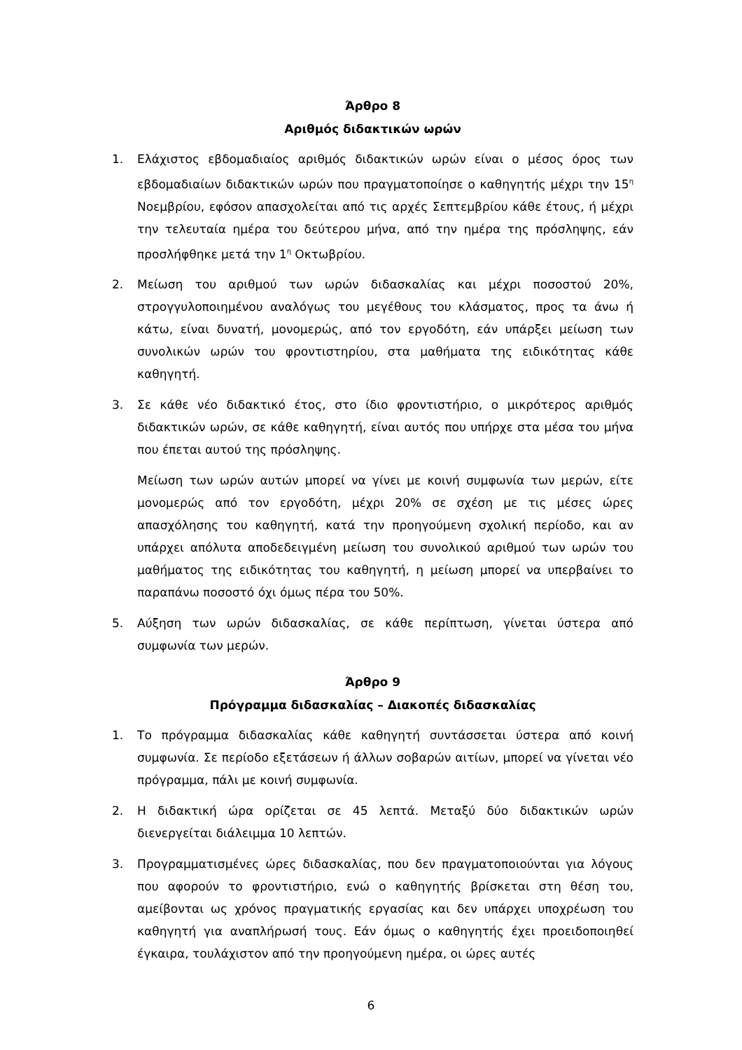Άρθρο 8
Αριθμός διδακτικών ωρών
1. Ελάχιστος εβδομαδιαίος αριθμός διδακτικών ωρών είναι ο μέσος όρος των εβδομαδιαίων διδακτικών ωρών που πραγματοποίησε ο καθηγητής μέχρι την 15<sup>η</sup> Νοεμβρίου, εφόσον απασχολείται από τις αρχές Σεπτεμβρίου κάθε έτους, ή μέχρι την τελευταία ημέρα του δεύτερου μήνα, από την ημέρα της πρόσληψης, εάν προσλήφθηκε μετά την 1<sup>η</sup> Οκτωβρίου.
2. Μείωση του αριθμού των ωρών διδασκαλίας και μέχρι ποσοστού 20%, στρογγυλοποιημένου αναλόγως του μεγέθους του κλάσματος, προς τα άνω ή κάτω, είναι δυνατή, μονομερώς, από τον εργοδότη, εάν υπάρξει μείωση των συνολικών ωρών του φροντιστηρίου, στα μαθήματα της ειδικότητας κάθε καθηγητή.
3. Σε κάθε νέο διδακτικό έτος, στο ίδιο φροντιστήριο, ο μικρότερος αριθμός διδακτικών ωρών, σε κάθε καθηγητή, είναι αυτός που υπήρχε στα μέσα του μήνα που έπεται αυτού της πρόσληψης.
Μείωση των ωρών αυτών μπορεί να γίνει με κοινή συμφωνία των μερών, είτε μονομερώς από τον εργοδότη, μέχρι 20% σε σχέση με τις μέσες ώρες απασχόλησης του καθηγητή, κατά την προηγούμενη σχολική περίοδο, και αν υπάρχει απόλυτα αποδεδειγμένη μείωση του συνολικού αριθμού των ωρών του μαθήματος της ειδικότητας του καθηγητή, η μείωση μπορεί να υπερβαίνει το παραπάνω ποσοστό όχι όμως πέρα του 50%.
5. Αύξηση των ωρών διδασκαλίας, σε κάθε περίπτωση, γίνεται ύστερα από συμφωνία των μερών.
Άρθρο 9
Πρόγραμμα διδασκαλίας – Διακοπές διδασκαλίας
1. Το πρόγραμμα διδασκαλίας κάθε καθηγητή συντάσσεται ύστερα από κοινή συμφωνία. Σε περίοδο εξετάσεων ή άλλων σοβαρών αιτίων, μπορεί να γίνεται νέο πρόγραμμα, πάλι με κοινή συμφωνία.
2. Η διδακτική ώρα ορίζεται σε 45 λεπτά. Μεταξύ δύο διδακτικών ωρών διενεργείται διάλειμμα 10 λεπτών.
3. Προγραμματισμένες ώρες διδασκαλίας, που δεν πραγματοποιούνται για λόγους που αφορούν το φροντιστήριο, ενώ ο καθηγητής βρίσκεται στη θέση του, αμείβονται ως χρόνος πραγματικής εργασίας και δεν υπάρχει υποχρέωση του καθηγητή για αναπλήρωσή τους. Εάν όμως ο καθηγητής έχει προειδοποιηθεί έγκαιρα, τουλάχιστον από την προηγούμενη ημέρα, οι ώρες αυτές
6